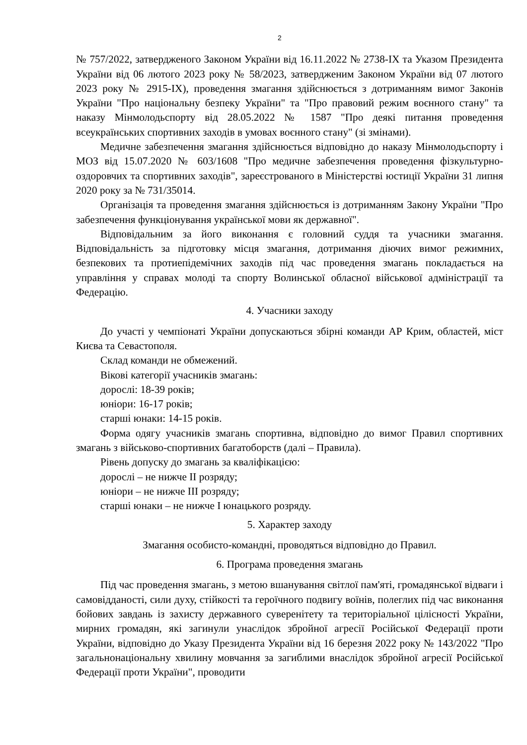2
№ 757/2022, затвердженого Законом України від 16.11.2022 № 2738-IX та Указом Президента України від 06 лютого 2023 року № 58/2023, затвердженим Законом України від 07 лютого 2023 року № 2915-IX), проведення змагання здійснюється з дотриманням вимог Законів України "Про національну безпеку України" та "Про правовий режим воєнного стану" та наказу Мінмолодьспорту від 28.05.2022 № 1587 "Про деякі питання проведення всеукраїнських спортивних заходів в умовах воєнного стану" (зі змінами).
Медичне забезпечення змагання здійснюється відповідно до наказу Мінмолодьспорту і МОЗ від 15.07.2020 № 603/1608 "Про медичне забезпечення проведення фізкультурно-оздоровчих та спортивних заходів", зареєстрованого в Міністерстві юстиції України 31 липня 2020 року за № 731/35014.
Організація та проведення змагання здійснюється із дотриманням Закону України "Про забезпечення функціонування української мови як державної".
Відповідальним за його виконання є головний суддя та учасники змагання. Відповідальність за підготовку місця змагання, дотримання діючих вимог режимних, безпекових та протиепідемічних заходів під час проведення змагань покладається на управління у справах молоді та спорту Волинської обласної військової адміністрації та Федерацію.
4. Учасники заходу
До участі у чемпіонаті України допускаються збірні команди АР Крим, областей, міст Києва та Севастополя.
Склад команди не обмежений.
Вікові категорії учасників змагань:
дорослі: 18-39 років;
юніори: 16-17 років;
старші юнаки: 14-15 років.
Форма одягу учасників змагань спортивна, відповідно до вимог Правил спортивних змагань з військово-спортивних багатоборств (далі – Правила).
Рівень допуску до змагань за кваліфікацією:
дорослі – не нижче II розряду;
юніори – не нижче III розряду;
старші юнаки – не нижче I юнацького розряду.
5. Характер заходу
Змагання особисто-командні, проводяться відповідно до Правил.
6. Програма проведення змагань
Під час проведення змагань, з метою вшанування світлої пам'яті, громадянської відваги і самовідданості, сили духу, стійкості та героїчного подвигу воїнів, полеглих під час виконання бойових завдань із захисту державного суверенітету та територіальної цілісності України, мирних громадян, які загинули унаслідок збройної агресії Російської Федерації проти України, відповідно до Указу Президента України від 16 березня 2022 року № 143/2022 "Про загальнонаціональну хвилину мовчання за загиблими внаслідок збройної агресії Російської Федерації проти України", проводити